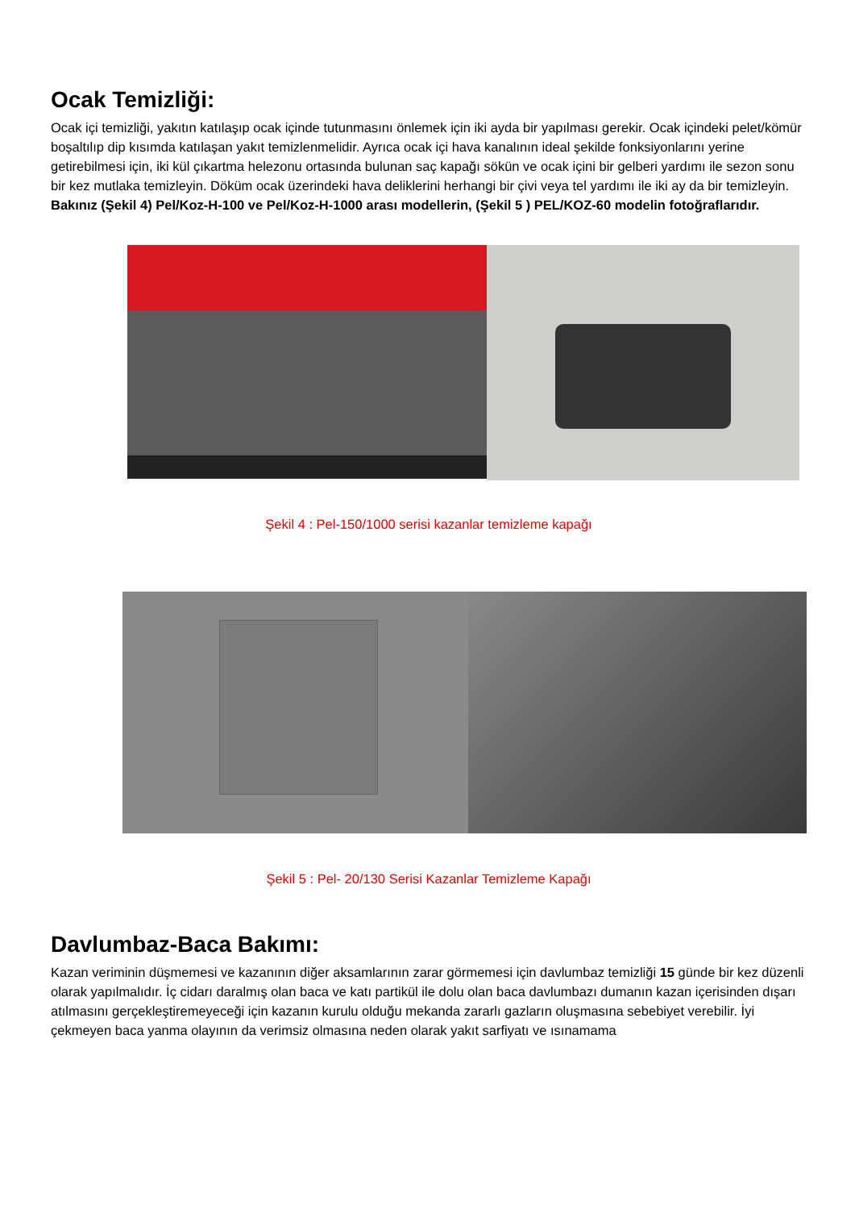Ocak Temizliği:
Ocak içi temizliği, yakıtın katılaşıp ocak içinde tutunmasını önlemek için iki ayda bir yapılması gerekir. Ocak içindeki pelet/kömür boşaltılıp dip kısımda katılaşan yakıt temizlenmelidir. Ayrıca ocak içi hava kanalının ideal şekilde fonksiyonlarını yerine getirebilmesi için, iki kül çıkartma helezonu ortasında bulunan saç kapağı sökün ve ocak içini bir gelberi yardımı ile sezon sonu bir kez mutlaka temizleyin. Döküm ocak üzerindeki hava deliklerini herhangi bir çivi veya tel yardımı ile iki ay da bir temizleyin. Bakınız (Şekil 4) Pel/Koz-H-100 ve Pel/Koz-H-1000 arası modellerin, (Şekil 5 ) PEL/KOZ-60 modelin fotoğraflarıdır.
Şekil 4 : Pel-150/1000 serisi kazanlar temizleme kapağı
Şekil 5 : Pel- 20/130 Serisi Kazanlar Temizleme Kapağı
Davlumbaz-Baca Bakımı:
Kazan veriminin düşmemesi ve kazanının diğer aksamlarının zarar görmemesi için davlumbaz temizliği 15 günde bir kez düzenli olarak yapılmalıdır. İç cidarı daralmış olan baca ve katı partikül ile dolu olan baca davlumbazı dumanın kazan içerisinden dışarı atılmasını gerçekleştiremeyeceği için kazanın kurulu olduğu mekanda zararlı gazların oluşmasına sebebiyet verebilir. İyi çekmeyen baca yanma olayının da verimsiz olmasına neden olarak yakıt sarfiyatı ve ısınamama